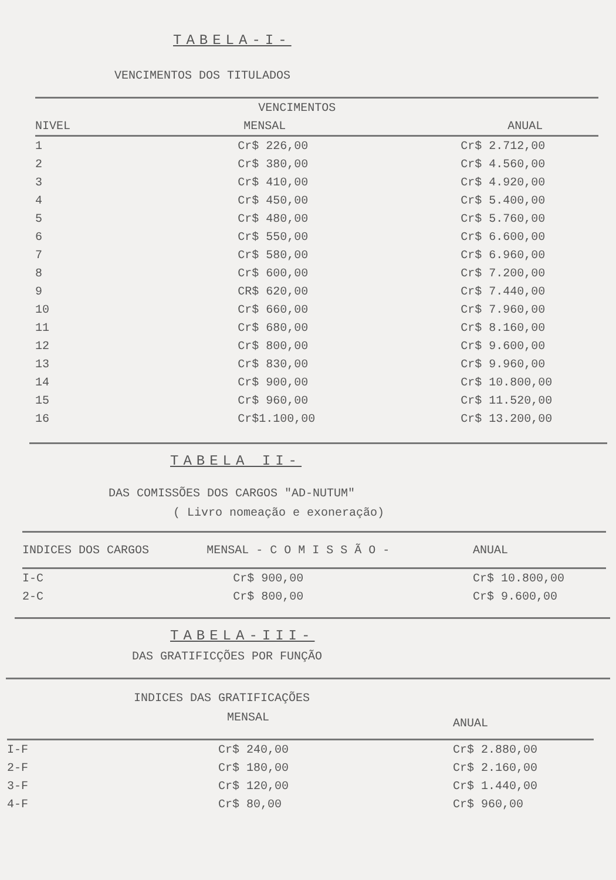TABELA-I-
VENCIMENTOS DOS TITULADOS
| | VENCIMENTOS | |
| --- | --- | --- |
| NIVEL | MENSAL | ANUAL |
| 1 | Cr$ 226,00 | Cr$ 2.712,00 |
| 2 | Cr$ 380,00 | Cr$ 4.560,00 |
| 3 | Cr$ 410,00 | Cr$ 4.920,00 |
| 4 | Cr$ 450,00 | Cr$ 5.400,00 |
| 5 | Cr$ 480,00 | Cr$ 5.760,00 |
| 6 | Cr$ 550,00 | Cr$ 6.600,00 |
| 7 | Cr$ 580,00 | Cr$ 6.960,00 |
| 8 | Cr$ 600,00 | Cr$ 7.200,00 |
| 9 | CR$ 620,00 | Cr$ 7.440,00 |
| 10 | Cr$ 660,00 | Cr$ 7.960,00 |
| 11 | Cr$ 680,00 | Cr$ 8.160,00 |
| 12 | Cr$ 800,00 | Cr$ 9.600,00 |
| 13 | Cr$ 830,00 | Cr$ 9.960,00 |
| 14 | Cr$ 900,00 | Cr$ 10.800,00 |
| 15 | Cr$ 960,00 | Cr$ 11.520,00 |
| 16 | Cr$1.100,00 | Cr$ 13.200,00 |
TABELA II-
DAS COMISSÕES DOS CARGOS "AD-NUTUM"
( Livro nomeação e exoneração)
| INDICES DOS CARGOS | MENSAL - C O M I S S Ã O - | ANUAL |
| --- | --- | --- |
| I-C | Cr$ 900,00 | Cr$ 10.800,00 |
| 2-C | Cr$ 800,00 | Cr$ 9.600,00 |
TABELA-III-
DAS GRATIFICÇÕES POR FUNÇÃO
INDICES DAS GRATIFICAÇÕES
| MENSAL | | ANUAL |
| --- | --- | --- |
| I-F | Cr$ 240,00 | Cr$ 2.880,00 |
| 2-F | Cr$ 180,00 | Cr$ 2.160,00 |
| 3-F | Cr$ 120,00 | Cr$ 1.440,00 |
| 4-F | Cr$ 80,00 | Cr$ 960,00 |